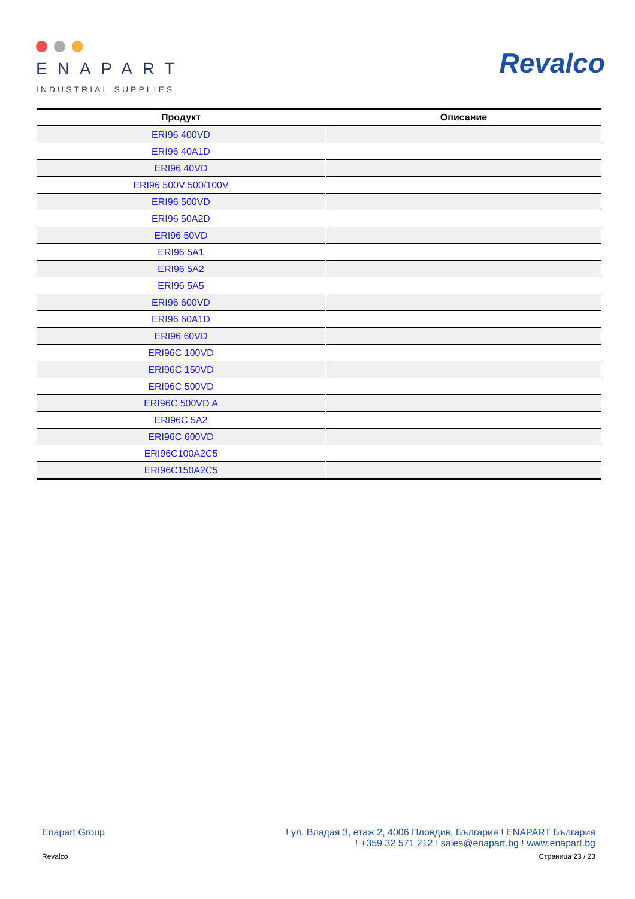ENAPART
INDUSTRIAL SUPPLIES
Revalco
| Продукт | Описание |
| --- | --- |
| ERI96 400VD | |
| ERI96 40A1D | |
| ERI96 40VD | |
| ERI96 500V 500/100V | |
| ERI96 500VD | |
| ERI96 50A2D | |
| ERI96 50VD | |
| ERI96 5A1 | |
| ERI96 5A2 | |
| ERI96 5A5 | |
| ERI96 600VD | |
| ERI96 60A1D | |
| ERI96 60VD | |
| ERI96C 100VD | |
| ERI96C 150VD | |
| ERI96C 500VD | |
| ERI96C 500VD A | |
| ERI96C 5A2 | |
| ERI96C 600VD | |
| ERI96C100A2C5 | |
| ERI96C150A2C5 | |
Enapart Group ! ул. Владая 3, етаж 2, 4006 Пловдив, България ! ENAPART България
! +359 32 571 212 ! sales@enapart.bg ! www.enapart.bg
Revalco Страница 23 / 23